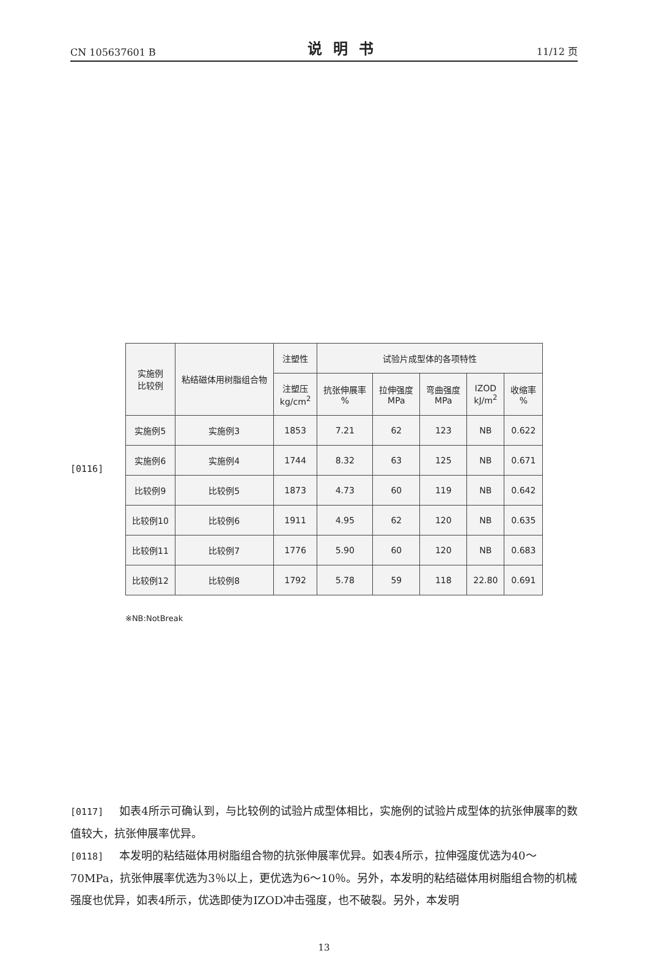CN 105637601 B 说明书 11/12 页
[0116]
| 实施例 比较例 | 粘结磁体用树脂组合物 | 注塑性 | 试验片成型体的各项特性 | | | | |
| --- | --- | --- | --- | --- | --- | --- | --- |
| | | 注塑压 kg/cm<sup>2</sup> | 抗张伸展率 % | 拉伸强度 MPa | 弯曲强度 MPa | IZOD kJ/m<sup>2</sup> | 收缩率 % |
| 实施例5 | 实施例3 | 1853 | 7.21 | 62 | 123 | NB | 0.622 |
| 实施例6 | 实施例4 | 1744 | 8.32 | 63 | 125 | NB | 0.671 |
| 比较例9 | 比较例5 | 1873 | 4.73 | 60 | 119 | NB | 0.642 |
| 比较例10 | 比较例6 | 1911 | 4.95 | 62 | 120 | NB | 0.635 |
| 比较例11 | 比较例7 | 1776 | 5.90 | 60 | 120 | NB | 0.683 |
| 比较例12 | 比较例8 | 1792 | 5.78 | 59 | 118 | 22.80 | 0.691 |
※NB:NotBreak
[0117] 如表4所示可确认到，与比较例的试验片成型体相比，实施例的试验片成型体的抗张伸展率的数值较大，抗张伸展率优异。
[0118] 本发明的粘结磁体用树脂组合物的抗张伸展率优异。如表4所示，拉伸强度优选为40～70MPa，抗张伸展率优选为3％以上，更优选为6～10％。另外，本发明的粘结磁体用树脂组合物的机械强度也优异，如表4所示，优选即使为IZOD冲击强度，也不破裂。另外，本发明
13